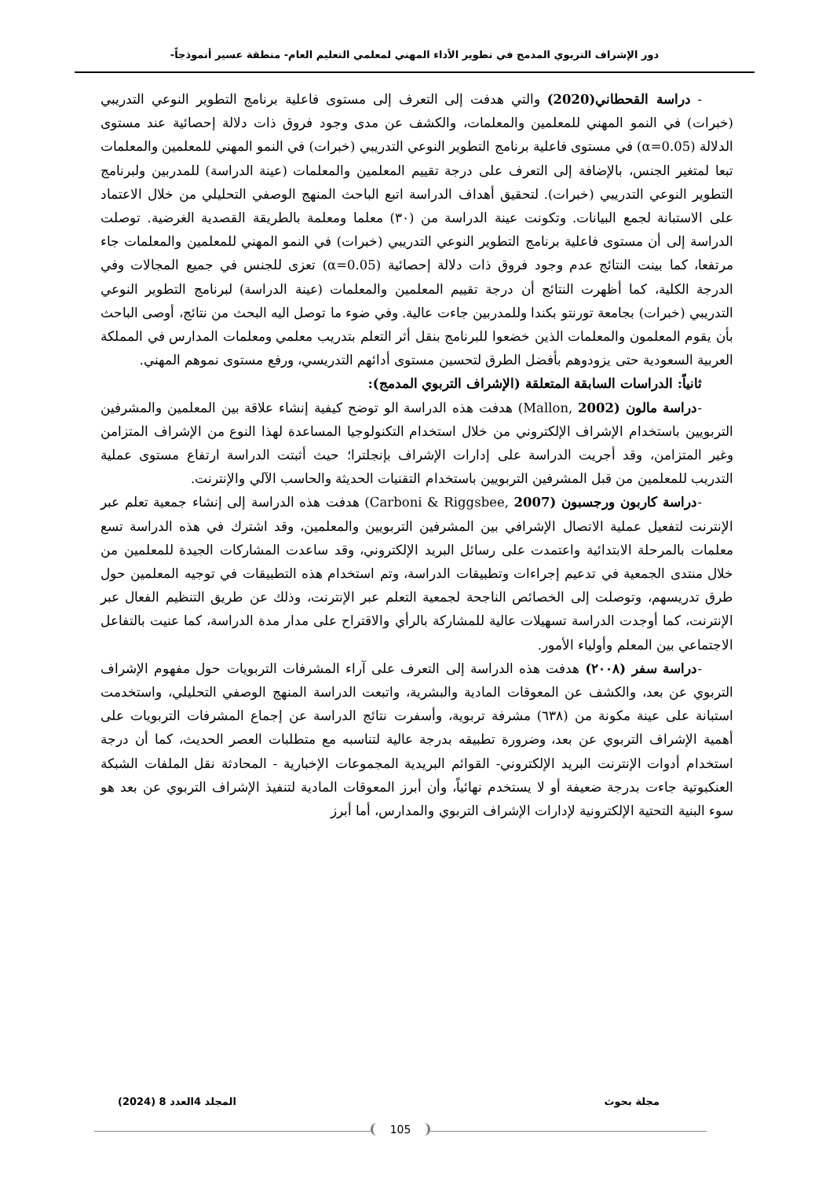دور الإشراف التربوي المدمج في تطوير الأداء المهني لمعلمي التعليم العام- منطقة عسير أنموذجاً-
- دراسة القحطاني(2020) والتي هدفت إلى التعرف إلى مستوى فاعلية برنامج التطوير النوعي التدريبي (خبرات) في النمو المهني للمعلمين والمعلمات، والكشف عن مدى وجود فروق ذات دلالة إحصائية عند مستوى الدلالة (α=0.05) في مستوى فاعلية برنامج التطوير النوعي التدريبي (خبرات) في النمو المهني للمعلمين والمعلمات تبعا لمتغير الجنس، بالإضافة إلى التعرف على درجة تقييم المعلمين والمعلمات (عينة الدراسة) للمدربين ولبرنامج التطوير النوعي التدريبي (خبرات). لتحقيق أهداف الدراسة اتبع الباحث المنهج الوصفي التحليلي من خلال الاعتماد على الاستبانة لجمع البيانات. وتكونت عينة الدراسة من (٣٠) معلما ومعلمة بالطريقة القصدية الغرضية. توصلت الدراسة إلى أن مستوى فاعلية برنامج التطوير النوعي التدريبي (خبرات) في النمو المهني للمعلمين والمعلمات جاء مرتفعا، كما بينت النتائج عدم وجود فروق ذات دلالة إحصائية (α=0.05) تعزى للجنس في جميع المجالات وفي الدرجة الكلية، كما أظهرت النتائج أن درجة تقييم المعلمين والمعلمات (عينة الدراسة) لبرنامج التطوير النوعي التدريبي (خبرات) بجامعة تورنتو بكندا وللمدربين جاءت عالية. وفي ضوء ما توصل اليه البحث من نتائج، أوصى الباحث بأن يقوم المعلمون والمعلمات الذين خضعوا للبرنامج بنقل أثر التعلم بتدريب معلمي ومعلمات المدارس في المملكة العربية السعودية حتى يزودوهم بأفضل الطرق لتحسين مستوى أدائهم التدريسي، ورفع مستوى نموهم المهني.
ثانياً: الدراسات السابقة المتعلقة (الإشراف التربوي المدمج):
-دراسة مالون (2002 ,Mallon) هدفت هذه الدراسة الو توضح كيفية إنشاء علاقة بين المعلمين والمشرفين التربويين باستخدام الإشراف الإلكتروني من خلال استخدام التكنولوجيا المساعدة لهذا النوع من الإشراف المتزامن وغير المتزامن، وقد أجريت الدراسة على إدارات الإشراف بإنجلترا؛ حيث أثبتت الدراسة ارتفاع مستوى عملية التدريب للمعلمين من قبل المشرفين التربويين باستخدام التقنيات الحديثة والحاسب الآلي والإنترنت.
-دراسة كاربون ورجسبون (2007 ,Carboni & Riggsbee) هدفت هذه الدراسة إلى إنشاء جمعية تعلم عبر الإنترنت لتفعيل عملية الاتصال الإشرافي بين المشرفين التربويين والمعلمين، وقد اشترك في هذه الدراسة تسع معلمات بالمرحلة الابتدائية واعتمدت على رسائل البريد الإلكتروني، وقد ساعدت المشاركات الجيدة للمعلمين من خلال منتدى الجمعية في تدعيم إجراءات وتطبيقات الدراسة، وتم استخدام هذه التطبيقات في توجيه المعلمين حول طرق تدريسهم، وتوصلت إلى الخصائص الناجحة لجمعية التعلم عبر الإنترنت، وذلك عن طريق التنظيم الفعال عبر الإنترنت، كما أوجدت الدراسة تسهيلات عالية للمشاركة بالرأي والاقتراح على مدار مدة الدراسة، كما عنيت بالتفاعل الاجتماعي بين المعلم وأولياء الأمور.
-دراسة سفر (٢٠٠٨) هدفت هذه الدراسة إلى التعرف على آراء المشرفات التربويات حول مفهوم الإشراف التربوي عن بعد، والكشف عن المعوقات المادية والبشرية، واتبعت الدراسة المنهج الوصفي التحليلي، واستخدمت استبانة على عينة مكونة من (٦٣٨) مشرفة تربوية، وأسفرت نتائج الدراسة عن إجماع المشرفات التربويات على أهمية الإشراف التربوي عن بعد، وضرورة تطبيقه بدرجة عالية لتناسبه مع متطلبات العصر الحديث، كما أن درجة استخدام أدوات الإنترنت البريد الإلكتروني- القوائم البريدية المجموعات الإخبارية - المحادثة نقل الملفات الشبكة العنكبوتية جاءت بدرجة ضعيفة أو لا يستخدم نهائياً، وأن أبرز المعوقات المادية لتنفيذ الإشراف التربوي عن بعد هو سوء البنية التحتية الإلكترونية لإدارات الإشراف التربوي والمدارس، أما أبرز
مجلة بحوث المجلد 4العدد 8 (2024)
105